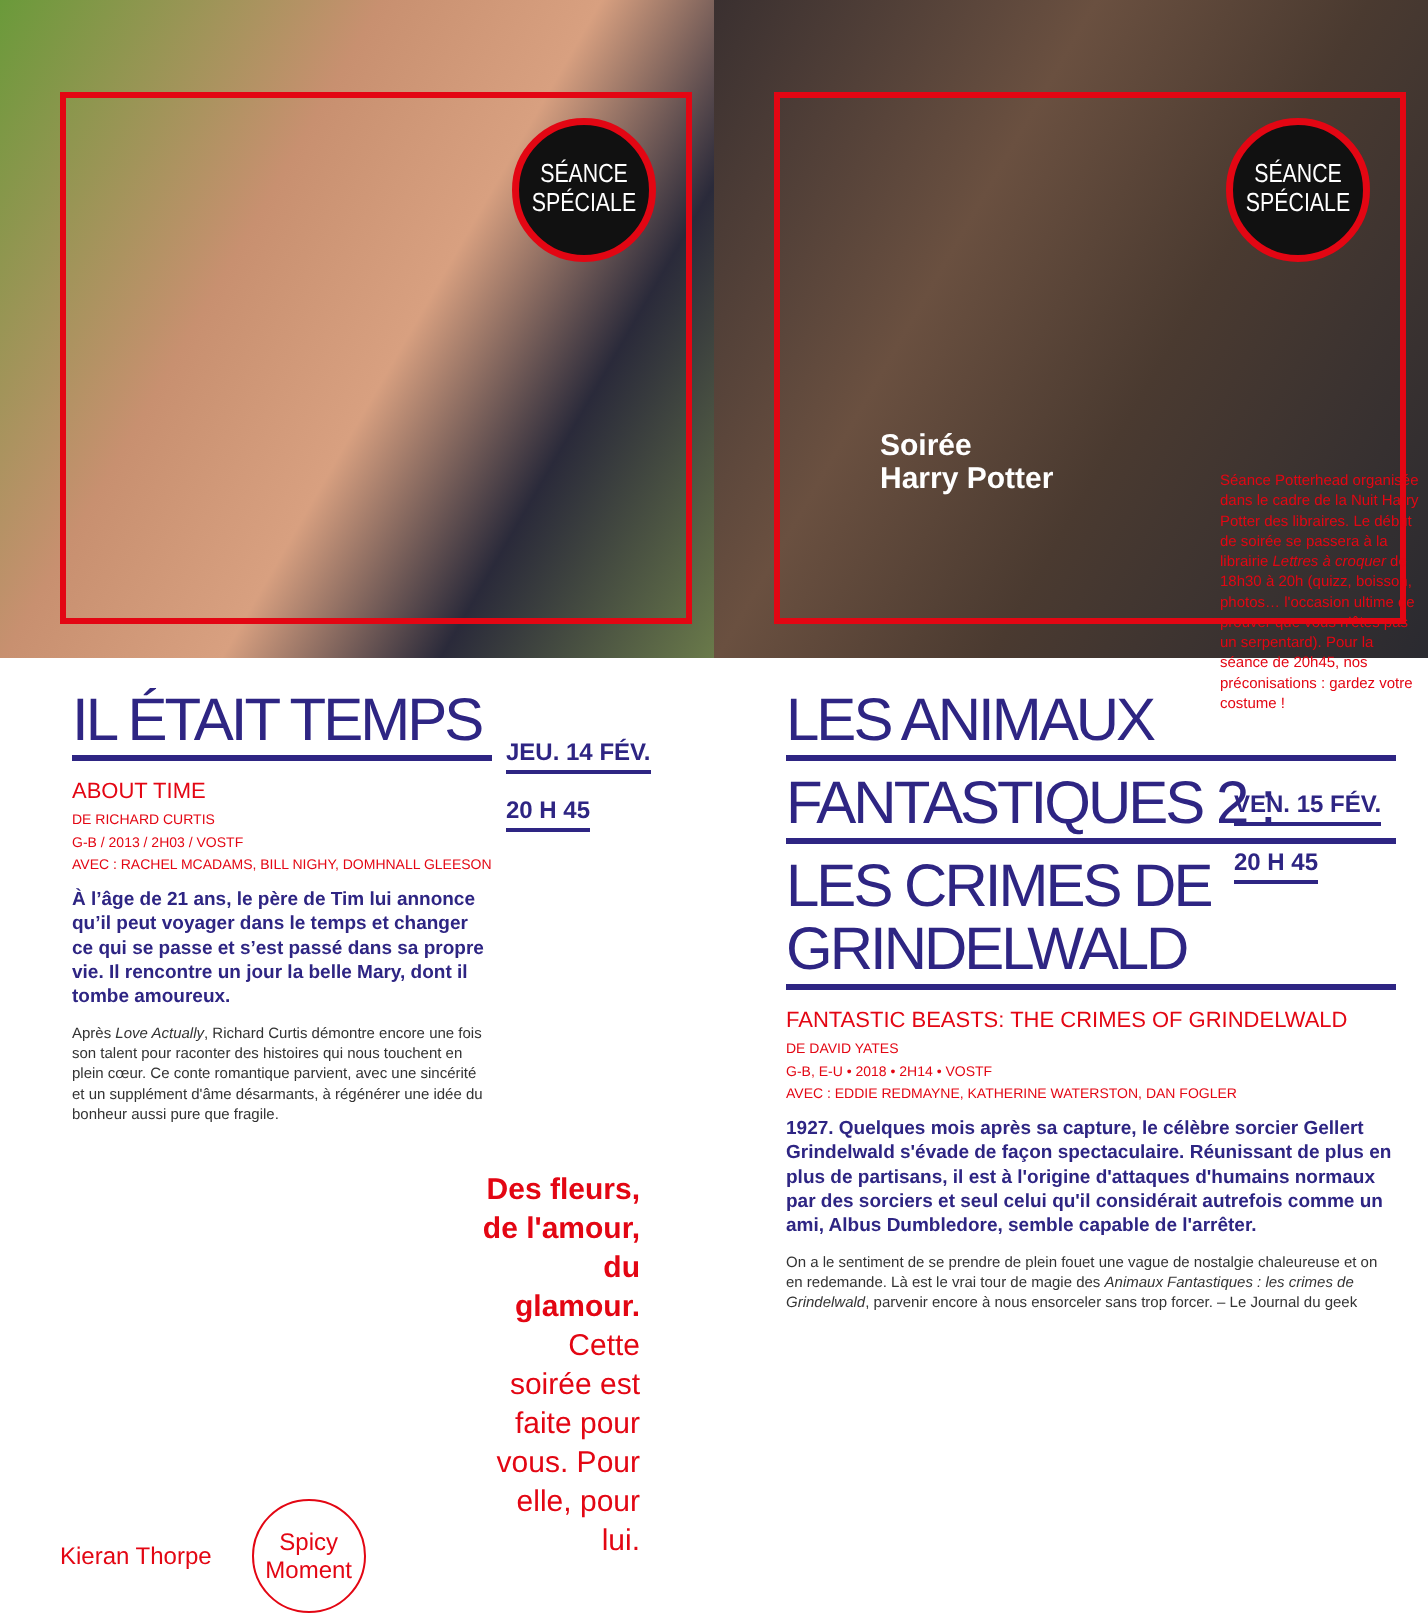SÉANCE
SPÉCIALE
IL ÉTAIT TEMPS
ABOUT TIME
DE RICHARD CURTIS
G-B / 2013 / 2H03 / VOSTF
AVEC : RACHEL MCADAMS, BILL NIGHY, DOMHNALL GLEESON
À l’âge de 21 ans, le père de Tim lui annonce qu’il peut voyager dans le temps et changer ce qui se passe et s’est passé dans sa propre vie. Il rencontre un jour la belle Mary, dont il tombe amoureux.
Après Love Actually, Richard Curtis démontre encore une fois son talent pour raconter des histoires qui nous touchent en plein cœur. Ce conte romantique parvient, avec une sincérité et un supplément d'âme désarmants, à régénérer une idée du bonheur aussi pure que fragile.
JEU. 14 FÉV.
20 H 45
Des fleurs, de l'amour, du glamour. Cette soirée est faite pour vous. Pour elle, pour lui.
Kieran Thorpe
Spicy
Moment
SÉANCE
SPÉCIALE
Soirée
Harry Potter
LES ANIMAUX
FANTASTIQUES 2 :
LES CRIMES DE GRINDELWALD
FANTASTIC BEASTS: THE CRIMES OF GRINDELWALD
DE DAVID YATES
G-B, E-U • 2018 • 2H14 • VOSTF
AVEC : EDDIE REDMAYNE, KATHERINE WATERSTON, DAN FOGLER
1927. Quelques mois après sa capture, le célèbre sorcier Gellert Grindelwald s'évade de façon spectaculaire. Réunissant de plus en plus de partisans, il est à l'origine d'attaques d'humains normaux par des sorciers et seul celui qu'il considérait autrefois comme un ami, Albus Dumbledore, semble capable de l'arrêter.
On a le sentiment de se prendre de plein fouet une vague de nostalgie chaleureuse et on en redemande. Là est le vrai tour de magie des Animaux Fantastiques : les crimes de Grindelwald, parvenir encore à nous ensorceler sans trop forcer. – Le Journal du geek
VEN. 15 FÉV.
20 H 45
Séance Potterhead organisée dans le cadre de la Nuit Harry Potter des libraires. Le début de soirée se passera à la librairie Lettres à croquer de 18h30 à 20h (quizz, boisson, photos… l'occasion ultime de prouver que vous n'êtes pas un serpentard). Pour la séance de 20h45, nos préconisations : gardez votre costume !